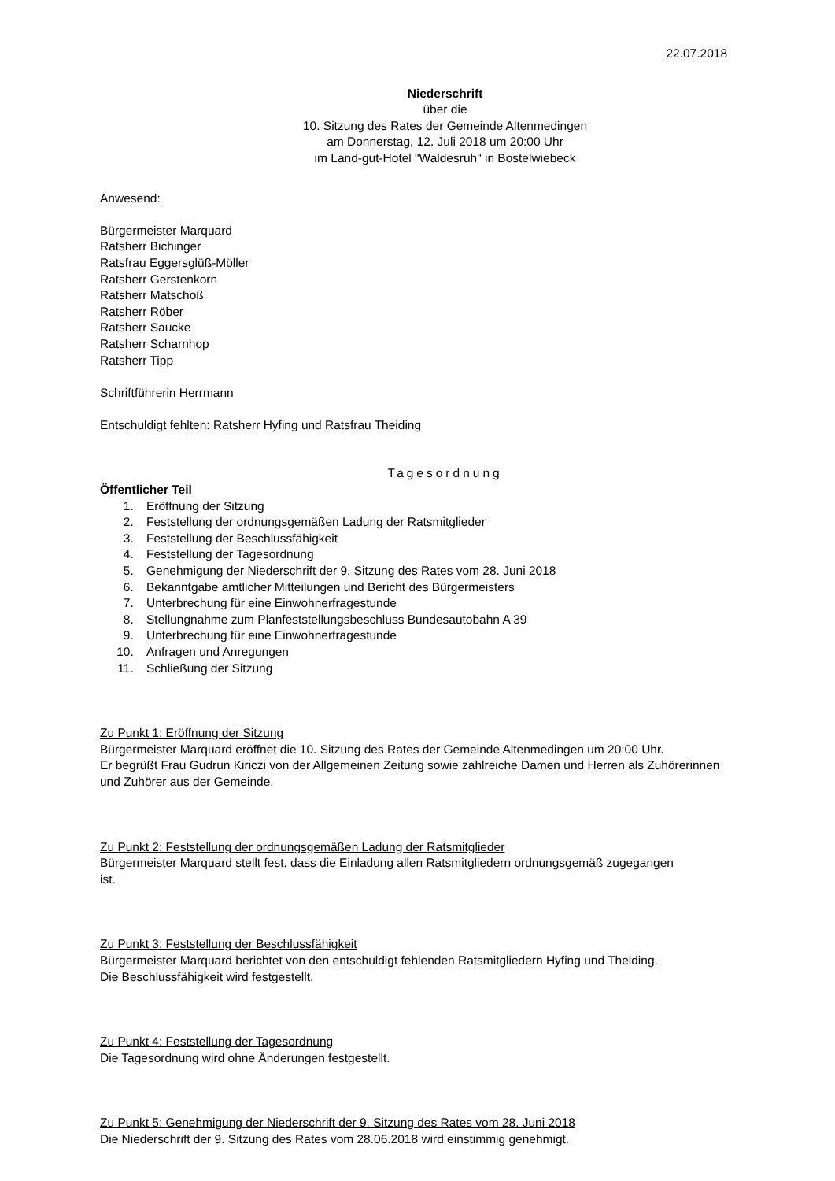22.07.2018
Niederschrift
über die
10. Sitzung des Rates der Gemeinde Altenmedingen
am Donnerstag, 12. Juli 2018 um 20:00 Uhr
im Land-gut-Hotel "Waldesruh" in Bostelwiebeck
Anwesend:
Bürgermeister Marquard
Ratsherr Bichinger
Ratsfrau Eggersglüß-Möller
Ratsherr Gerstenkorn
Ratsherr Matschoß
Ratsherr Röber
Ratsherr Saucke
Ratsherr Scharnhop
Ratsherr Tipp
Schriftführerin Herrmann
Entschuldigt fehlten: Ratsherr Hyfing und Ratsfrau Theiding
Tagesordnung
Öffentlicher Teil
1. Eröffnung der Sitzung
2. Feststellung der ordnungsgemäßen Ladung der Ratsmitglieder
3. Feststellung der Beschlussfähigkeit
4. Feststellung der Tagesordnung
5. Genehmigung der Niederschrift der 9. Sitzung des Rates vom 28. Juni 2018
6. Bekanntgabe amtlicher Mitteilungen und Bericht des Bürgermeisters
7. Unterbrechung für eine Einwohnerfragestunde
8. Stellungnahme zum Planfeststellungsbeschluss Bundesautobahn A 39
9. Unterbrechung für eine Einwohnerfragestunde
10. Anfragen und Anregungen
11. Schließung der Sitzung
Zu Punkt 1: Eröffnung der Sitzung
Bürgermeister Marquard eröffnet die 10. Sitzung des Rates der Gemeinde Altenmedingen um 20:00 Uhr.
Er begrüßt Frau Gudrun Kiriczi von der Allgemeinen Zeitung sowie zahlreiche Damen und Herren als Zuhörerinnen und Zuhörer aus der Gemeinde.
Zu Punkt 2: Feststellung der ordnungsgemäßen Ladung der Ratsmitglieder
Bürgermeister Marquard stellt fest, dass die Einladung allen Ratsmitgliedern ordnungsgemäß zugegangen ist.
Zu Punkt 3: Feststellung der Beschlussfähigkeit
Bürgermeister Marquard berichtet von den entschuldigt fehlenden Ratsmitgliedern Hyfing und Theiding.
Die Beschlussfähigkeit wird festgestellt.
Zu Punkt 4: Feststellung der Tagesordnung
Die Tagesordnung wird ohne Änderungen festgestellt.
Zu Punkt 5: Genehmigung der Niederschrift der 9. Sitzung des Rates vom 28. Juni 2018
Die Niederschrift der 9. Sitzung des Rates vom 28.06.2018 wird einstimmig genehmigt.